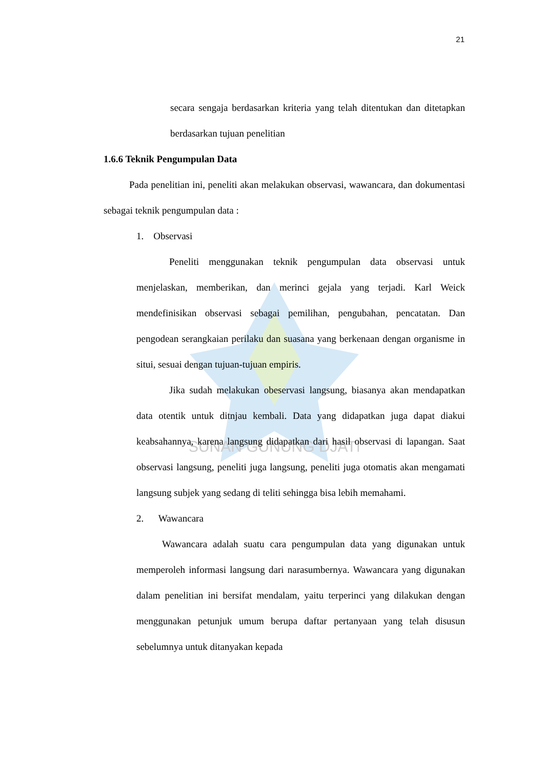SUNAN GUNUNG DJATI
21
secara sengaja berdasarkan kriteria yang telah ditentukan dan ditetapkan berdasarkan tujuan penelitian
1.6.6 Teknik Pengumpulan Data
Pada penelitian ini, peneliti akan melakukan observasi, wawancara, dan dokumentasi sebagai teknik pengumpulan data :
1. Observasi
Peneliti menggunakan teknik pengumpulan data observasi untuk menjelaskan, memberikan, dan merinci gejala yang terjadi. Karl Weick mendefinisikan observasi sebagai pemilihan, pengubahan, pencatatan. Dan pengodean serangkaian perilaku dan suasana yang berkenaan dengan organisme in situi, sesuai dengan tujuan-tujuan empiris.
Jika sudah melakukan obeservasi langsung, biasanya akan mendapatkan data otentik untuk ditnjau kembali. Data yang didapatkan juga dapat diakui keabsahannya, karena langsung didapatkan dari hasil observasi di lapangan. Saat observasi langsung, peneliti juga langsung, peneliti juga otomatis akan mengamati langsung subjek yang sedang di teliti sehingga bisa lebih memahami.
2. Wawancara
Wawancara adalah suatu cara pengumpulan data yang digunakan untuk memperoleh informasi langsung dari narasumbernya. Wawancara yang digunakan dalam penelitian ini bersifat mendalam, yaitu terperinci yang dilakukan dengan menggunakan petunjuk umum berupa daftar pertanyaan yang telah disusun sebelumnya untuk ditanyakan kepada